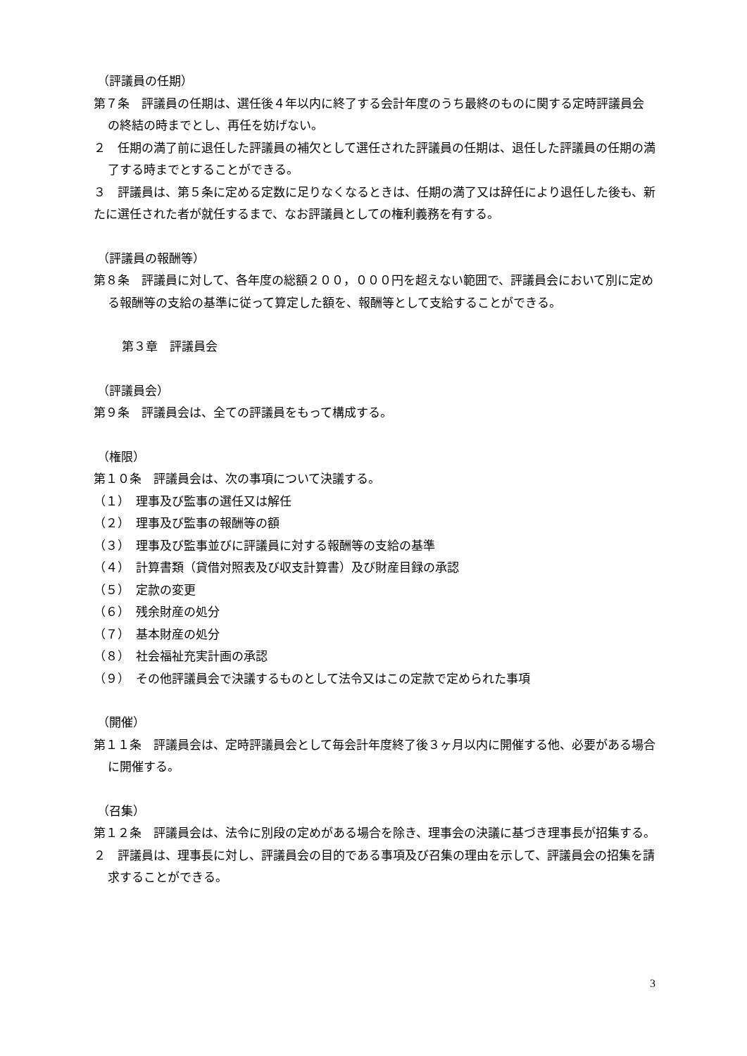（評議員の任期）
第７条　評議員の任期は、選任後４年以内に終了する会計年度のうち最終のものに関する定時評議員会の終結の時までとし、再任を妨げない。
２　任期の満了前に退任した評議員の補欠として選任された評議員の任期は、退任した評議員の任期の満了する時までとすることができる。
３　評議員は、第５条に定める定数に足りなくなるときは、任期の満了又は辞任により退任した後も、新たに選任された者が就任するまで、なお評議員としての権利義務を有する。
（評議員の報酬等）
第８条　評議員に対して、各年度の総額２００，０００円を超えない範囲で、評議員会において別に定める報酬等の支給の基準に従って算定した額を、報酬等として支給することができる。
第３章　評議員会
（評議員会）
第９条　評議員会は、全ての評議員をもって構成する。
（権限）
第１０条　評議員会は、次の事項について決議する。
（１）　理事及び監事の選任又は解任
（２）　理事及び監事の報酬等の額
（３）　理事及び監事並びに評議員に対する報酬等の支給の基準
（４）　計算書類（貸借対照表及び収支計算書）及び財産目録の承認
（５）　定款の変更
（６）　残余財産の処分
（７）　基本財産の処分
（８）　社会福祉充実計画の承認
（９）　その他評議員会で決議するものとして法令又はこの定款で定められた事項
（開催）
第１１条　評議員会は、定時評議員会として毎会計年度終了後３ヶ月以内に開催する他、必要がある場合に開催する。
（召集）
第１２条　評議員会は、法令に別段の定めがある場合を除き、理事会の決議に基づき理事長が招集する。
２　評議員は、理事長に対し、評議員会の目的である事項及び召集の理由を示して、評議員会の招集を請求することができる。
3